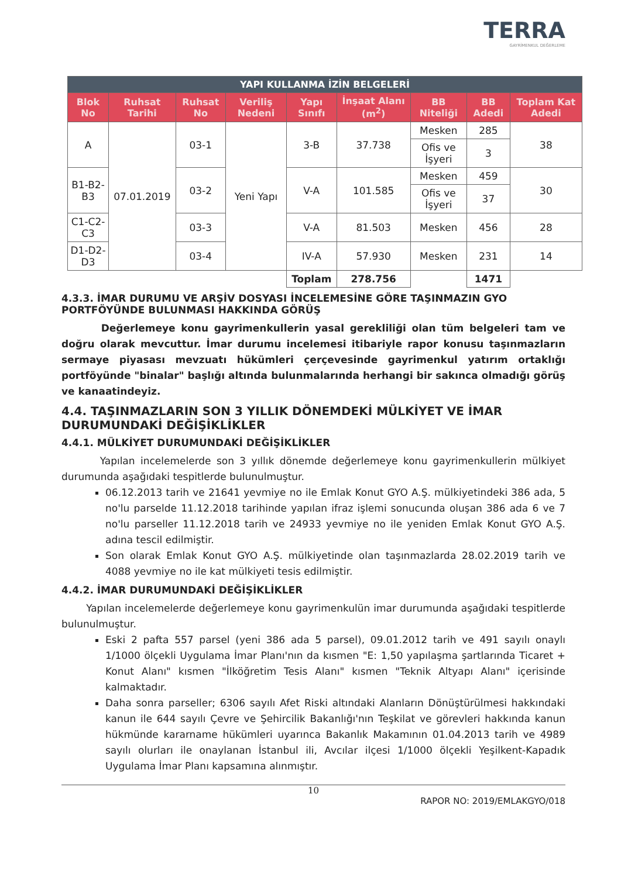TERRA
GAYRİMENKUL DEĞERLEME
| YAPI KULLANMA İZİN BELGELERİ | | | | | | | | |
| --- | --- | --- | --- | --- | --- | --- | --- | --- |
| Blok No | Ruhsat Tarihi | Ruhsat No | Veriliş Nedeni | Yapı Sınıfı | İnşaat Alanı (m<sup>2</sup>) | BB Niteliği | BB Adedi | Toplam Kat Adedi |
| A | 07.01.2019 | 03-1 | Yeni Yapı | 3-B | 37.738 | Mesken | 285 | 38 |
| | | | | | | Ofis ve İşyeri | 3 | |
| B1-B2-B3 | | 03-2 | | V-A | 101.585 | Mesken | 459 | 30 |
| | | | | | | Ofis ve İşyeri | 37 | |
| C1-C2-C3 | | 03-3 | | V-A | 81.503 | Mesken | 456 | 28 |
| D1-D2-D3 | | 03-4 | | IV-A | 57.930 | Mesken | 231 | 14 |
| | | | | Toplam | 278.756 | | 1471 | |
4.3.3. İMAR DURUMU VE ARŞİV DOSYASI İNCELEMESİNE GÖRE TAŞINMAZIN GYO PORTFÖYÜNDE BULUNMASI HAKKINDA GÖRÜŞ
Değerlemeye konu gayrimenkullerin yasal gerekliliği olan tüm belgeleri tam ve doğru olarak mevcuttur. İmar durumu incelemesi itibariyle rapor konusu taşınmazların sermaye piyasası mevzuatı hükümleri çerçevesinde gayrimenkul yatırım ortaklığı portföyünde "binalar" başlığı altında bulunmalarında herhangi bir sakınca olmadığı görüş ve kanaatindeyiz.
4.4. TAŞINMAZLARIN SON 3 YILLIK DÖNEMDEKİ MÜLKİYET VE İMAR DURUMUNDAKİ DEĞİŞİKLİKLER
4.4.1. MÜLKİYET DURUMUNDAKİ DEĞİŞİKLİKLER
Yapılan incelemelerde son 3 yıllık dönemde değerlemeye konu gayrimenkullerin mülkiyet durumunda aşağıdaki tespitlerde bulunulmuştur.
06.12.2013 tarih ve 21641 yevmiye no ile Emlak Konut GYO A.Ş. mülkiyetindeki 386 ada, 5 no'lu parselde 11.12.2018 tarihinde yapılan ifraz işlemi sonucunda oluşan 386 ada 6 ve 7 no'lu parseller 11.12.2018 tarih ve 24933 yevmiye no ile yeniden Emlak Konut GYO A.Ş. adına tescil edilmiştir.
Son olarak Emlak Konut GYO A.Ş. mülkiyetinde olan taşınmazlarda 28.02.2019 tarih ve 4088 yevmiye no ile kat mülkiyeti tesis edilmiştir.
4.4.2. İMAR DURUMUNDAKİ DEĞİŞİKLİKLER
Yapılan incelemelerde değerlemeye konu gayrimenkulün imar durumunda aşağıdaki tespitlerde bulunulmuştur.
Eski 2 pafta 557 parsel (yeni 386 ada 5 parsel), 09.01.2012 tarih ve 491 sayılı onaylı 1/1000 ölçekli Uygulama İmar Planı'nın da kısmen "E: 1,50 yapılaşma şartlarında Ticaret + Konut Alanı" kısmen "İlköğretim Tesis Alanı" kısmen "Teknik Altyapı Alanı" içerisinde kalmaktadır.
Daha sonra parseller; 6306 sayılı Afet Riski altındaki Alanların Dönüştürülmesi hakkındaki kanun ile 644 sayılı Çevre ve Şehircilik Bakanlığı'nın Teşkilat ve görevleri hakkında kanun hükmünde kararname hükümleri uyarınca Bakanlık Makamının 01.04.2013 tarih ve 4989 sayılı olurları ile onaylanan İstanbul ili, Avcılar ilçesi 1/1000 ölçekli Yeşilkent-Kapadık Uygulama İmar Planı kapsamına alınmıştır.
10
RAPOR NO: 2019/EMLAKGYO/018